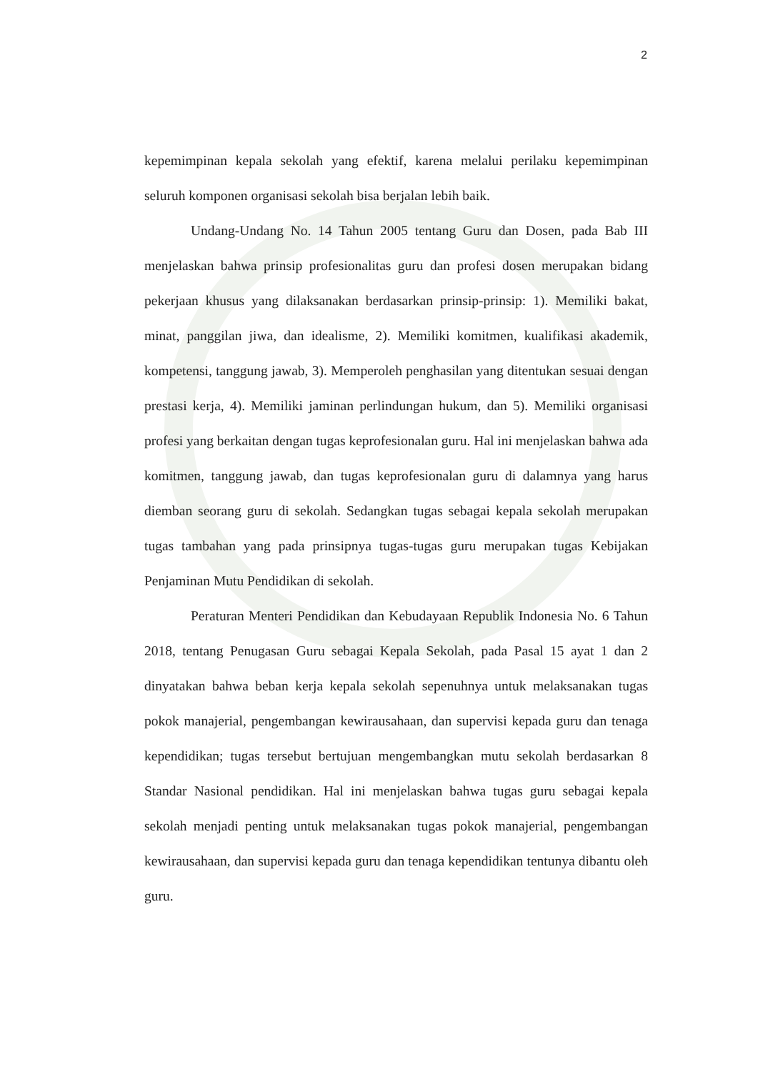2
kepemimpinan kepala sekolah yang efektif, karena melalui perilaku kepemimpinan seluruh komponen organisasi sekolah bisa berjalan lebih baik.
Undang-Undang No. 14 Tahun 2005 tentang Guru dan Dosen, pada Bab III menjelaskan bahwa prinsip profesionalitas guru dan profesi dosen merupakan bidang pekerjaan khusus yang dilaksanakan berdasarkan prinsip-prinsip: 1). Memiliki bakat, minat, panggilan jiwa, dan idealisme, 2). Memiliki komitmen, kualifikasi akademik, kompetensi, tanggung jawab, 3). Memperoleh penghasilan yang ditentukan sesuai dengan prestasi kerja, 4). Memiliki jaminan perlindungan hukum, dan 5). Memiliki organisasi profesi yang berkaitan dengan tugas keprofesionalan guru. Hal ini menjelaskan bahwa ada komitmen, tanggung jawab, dan tugas keprofesionalan guru di dalamnya yang harus diemban seorang guru di sekolah. Sedangkan tugas sebagai kepala sekolah merupakan tugas tambahan yang pada prinsipnya tugas-tugas guru merupakan tugas Kebijakan Penjaminan Mutu Pendidikan di sekolah.
Peraturan Menteri Pendidikan dan Kebudayaan Republik Indonesia No. 6 Tahun 2018, tentang Penugasan Guru sebagai Kepala Sekolah, pada Pasal 15 ayat 1 dan 2 dinyatakan bahwa beban kerja kepala sekolah sepenuhnya untuk melaksanakan tugas pokok manajerial, pengembangan kewirausahaan, dan supervisi kepada guru dan tenaga kependidikan; tugas tersebut bertujuan mengembangkan mutu sekolah berdasarkan 8 Standar Nasional pendidikan. Hal ini menjelaskan bahwa tugas guru sebagai kepala sekolah menjadi penting untuk melaksanakan tugas pokok manajerial, pengembangan kewirausahaan, dan supervisi kepada guru dan tenaga kependidikan tentunya dibantu oleh guru.